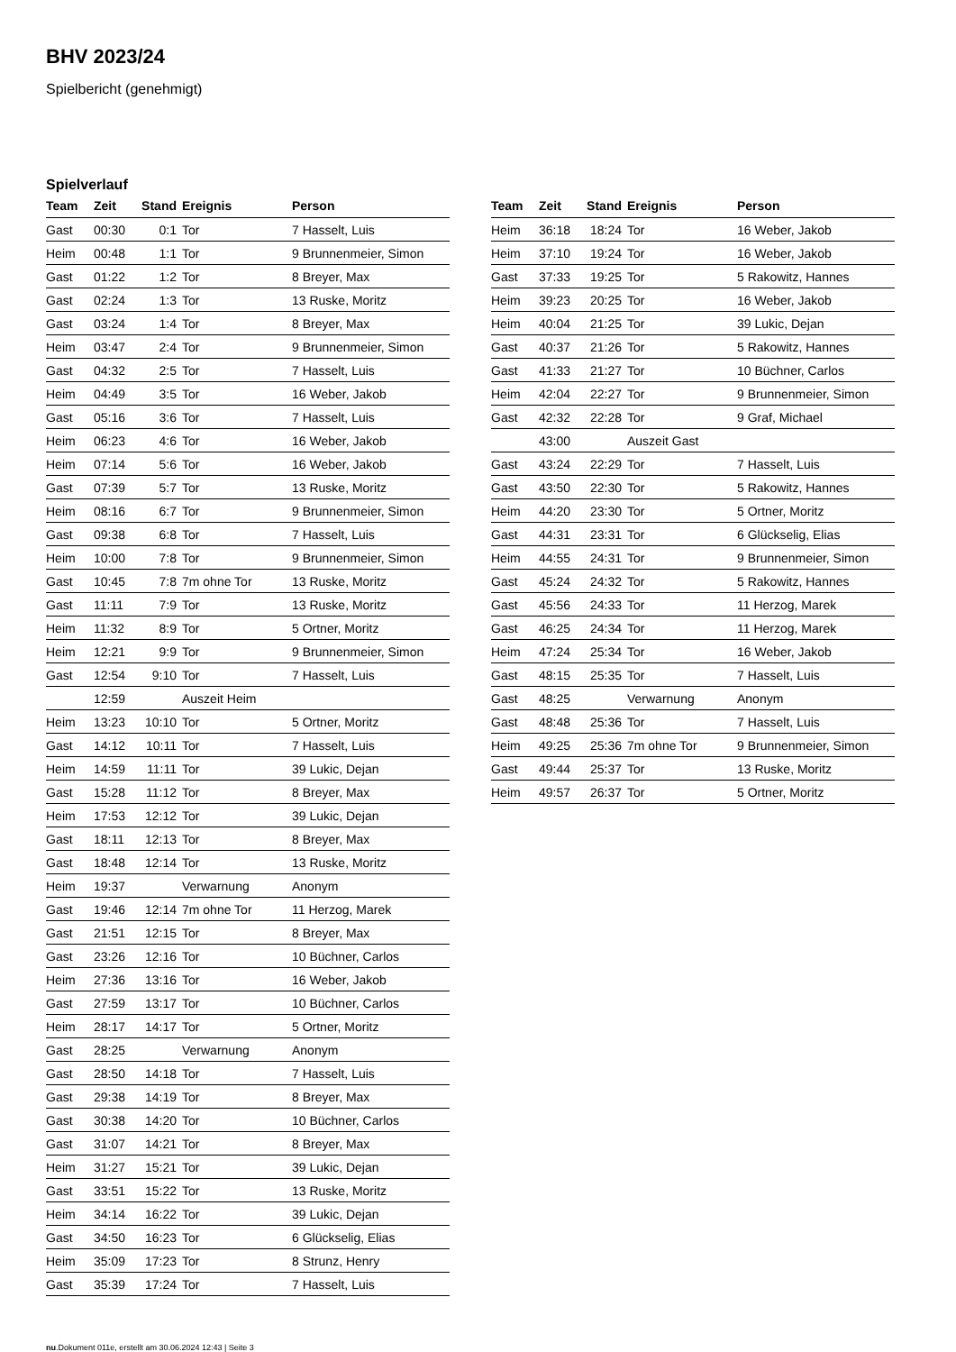BHV 2023/24
Spielbericht (genehmigt)
Spielverlauf
| Team | Zeit | Stand | Ereignis | Person |
| --- | --- | --- | --- | --- |
| Gast | 00:30 | 0:1 | Tor | 7 Hasselt, Luis |
| Heim | 00:48 | 1:1 | Tor | 9 Brunnenmeier, Simon |
| Gast | 01:22 | 1:2 | Tor | 8 Breyer, Max |
| Gast | 02:24 | 1:3 | Tor | 13 Ruske, Moritz |
| Gast | 03:24 | 1:4 | Tor | 8 Breyer, Max |
| Heim | 03:47 | 2:4 | Tor | 9 Brunnenmeier, Simon |
| Gast | 04:32 | 2:5 | Tor | 7 Hasselt, Luis |
| Heim | 04:49 | 3:5 | Tor | 16 Weber, Jakob |
| Gast | 05:16 | 3:6 | Tor | 7 Hasselt, Luis |
| Heim | 06:23 | 4:6 | Tor | 16 Weber, Jakob |
| Heim | 07:14 | 5:6 | Tor | 16 Weber, Jakob |
| Gast | 07:39 | 5:7 | Tor | 13 Ruske, Moritz |
| Heim | 08:16 | 6:7 | Tor | 9 Brunnenmeier, Simon |
| Gast | 09:38 | 6:8 | Tor | 7 Hasselt, Luis |
| Heim | 10:00 | 7:8 | Tor | 9 Brunnenmeier, Simon |
| Gast | 10:45 | 7:8 | 7m ohne Tor | 13 Ruske, Moritz |
| Gast | 11:11 | 7:9 | Tor | 13 Ruske, Moritz |
| Heim | 11:32 | 8:9 | Tor | 5 Ortner, Moritz |
| Heim | 12:21 | 9:9 | Tor | 9 Brunnenmeier, Simon |
| Gast | 12:54 | 9:10 | Tor | 7 Hasselt, Luis |
| | 12:59 | | Auszeit Heim | |
| Heim | 13:23 | 10:10 | Tor | 5 Ortner, Moritz |
| Gast | 14:12 | 10:11 | Tor | 7 Hasselt, Luis |
| Heim | 14:59 | 11:11 | Tor | 39 Lukic, Dejan |
| Gast | 15:28 | 11:12 | Tor | 8 Breyer, Max |
| Heim | 17:53 | 12:12 | Tor | 39 Lukic, Dejan |
| Gast | 18:11 | 12:13 | Tor | 8 Breyer, Max |
| Gast | 18:48 | 12:14 | Tor | 13 Ruske, Moritz |
| Heim | 19:37 | | Verwarnung | Anonym |
| Gast | 19:46 | 12:14 | 7m ohne Tor | 11 Herzog, Marek |
| Gast | 21:51 | 12:15 | Tor | 8 Breyer, Max |
| Gast | 23:26 | 12:16 | Tor | 10 Büchner, Carlos |
| Heim | 27:36 | 13:16 | Tor | 16 Weber, Jakob |
| Gast | 27:59 | 13:17 | Tor | 10 Büchner, Carlos |
| Heim | 28:17 | 14:17 | Tor | 5 Ortner, Moritz |
| Gast | 28:25 | | Verwarnung | Anonym |
| Gast | 28:50 | 14:18 | Tor | 7 Hasselt, Luis |
| Gast | 29:38 | 14:19 | Tor | 8 Breyer, Max |
| Gast | 30:38 | 14:20 | Tor | 10 Büchner, Carlos |
| Gast | 31:07 | 14:21 | Tor | 8 Breyer, Max |
| Heim | 31:27 | 15:21 | Tor | 39 Lukic, Dejan |
| Gast | 33:51 | 15:22 | Tor | 13 Ruske, Moritz |
| Heim | 34:14 | 16:22 | Tor | 39 Lukic, Dejan |
| Gast | 34:50 | 16:23 | Tor | 6 Glückselig, Elias |
| Heim | 35:09 | 17:23 | Tor | 8 Strunz, Henry |
| Gast | 35:39 | 17:24 | Tor | 7 Hasselt, Luis |
| Team | Zeit | Stand | Ereignis | Person |
| --- | --- | --- | --- | --- |
| Heim | 36:18 | 18:24 | Tor | 16 Weber, Jakob |
| Heim | 37:10 | 19:24 | Tor | 16 Weber, Jakob |
| Gast | 37:33 | 19:25 | Tor | 5 Rakowitz, Hannes |
| Heim | 39:23 | 20:25 | Tor | 16 Weber, Jakob |
| Heim | 40:04 | 21:25 | Tor | 39 Lukic, Dejan |
| Gast | 40:37 | 21:26 | Tor | 5 Rakowitz, Hannes |
| Gast | 41:33 | 21:27 | Tor | 10 Büchner, Carlos |
| Heim | 42:04 | 22:27 | Tor | 9 Brunnenmeier, Simon |
| Gast | 42:32 | 22:28 | Tor | 9 Graf, Michael |
| | 43:00 | | Auszeit Gast | |
| Gast | 43:24 | 22:29 | Tor | 7 Hasselt, Luis |
| Gast | 43:50 | 22:30 | Tor | 5 Rakowitz, Hannes |
| Heim | 44:20 | 23:30 | Tor | 5 Ortner, Moritz |
| Gast | 44:31 | 23:31 | Tor | 6 Glückselig, Elias |
| Heim | 44:55 | 24:31 | Tor | 9 Brunnenmeier, Simon |
| Gast | 45:24 | 24:32 | Tor | 5 Rakowitz, Hannes |
| Gast | 45:56 | 24:33 | Tor | 11 Herzog, Marek |
| Gast | 46:25 | 24:34 | Tor | 11 Herzog, Marek |
| Heim | 47:24 | 25:34 | Tor | 16 Weber, Jakob |
| Gast | 48:15 | 25:35 | Tor | 7 Hasselt, Luis |
| Gast | 48:25 | | Verwarnung | Anonym |
| Gast | 48:48 | 25:36 | Tor | 7 Hasselt, Luis |
| Heim | 49:25 | 25:36 | 7m ohne Tor | 9 Brunnenmeier, Simon |
| Gast | 49:44 | 25:37 | Tor | 13 Ruske, Moritz |
| Heim | 49:57 | 26:37 | Tor | 5 Ortner, Moritz |
nu.Dokument 011e, erstellt am 30.06.2024 12:43 | Seite 3